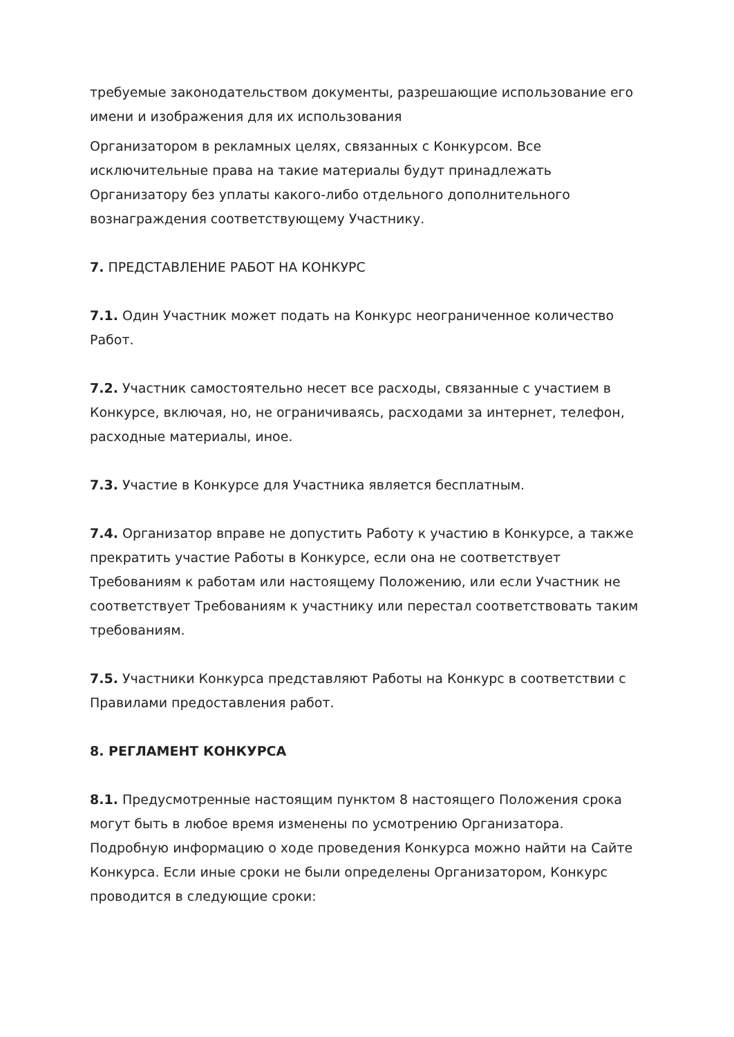требуемые законодательством документы, разрешающие использование его имени и изображения для их использования
Организатором в рекламных целях, связанных с Конкурсом. Все исключительные права на такие материалы будут принадлежать Организатору без уплаты какого-либо отдельного дополнительного вознаграждения соответствующему Участнику.
7. ПРЕДСТАВЛЕНИЕ РАБОТ НА КОНКУРС
7.1. Один Участник может подать на Конкурс неограниченное количество Работ.
7.2. Участник самостоятельно несет все расходы, связанные с участием в Конкурсе, включая, но, не ограничиваясь, расходами за интернет, телефон, расходные материалы, иное.
7.3. Участие в Конкурсе для Участника является бесплатным.
7.4. Организатор вправе не допустить Работу к участию в Конкурсе, а также прекратить участие Работы в Конкурсе, если она не соответствует Требованиям к работам или настоящему Положению, или если Участник не соответствует Требованиям к участнику или перестал соответствовать таким требованиям.
7.5. Участники Конкурса представляют Работы на Конкурс в соответствии с Правилами предоставления работ.
8. РЕГЛАМЕНТ КОНКУРСА
8.1. Предусмотренные настоящим пунктом 8 настоящего Положения срока могут быть в любое время изменены по усмотрению Организатора. Подробную информацию о ходе проведения Конкурса можно найти на Сайте Конкурса. Если иные сроки не были определены Организатором, Конкурс проводится в следующие сроки: